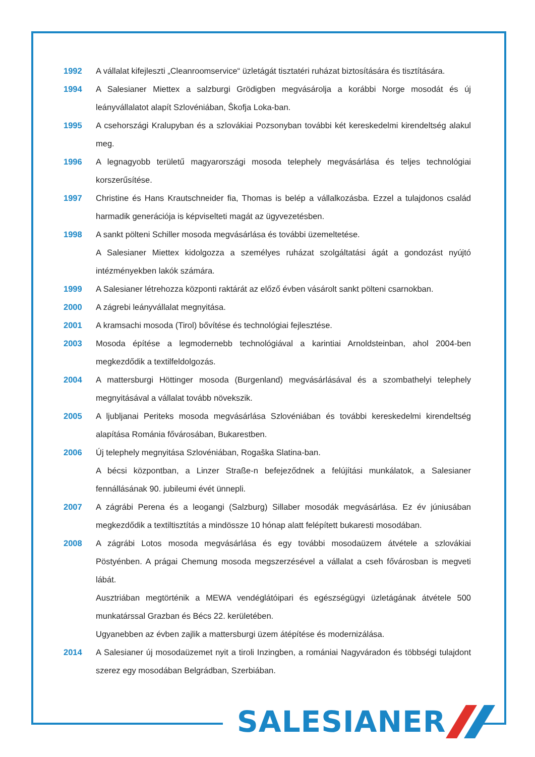1992 A vállalat kifejleszti „Cleanroomservice“ üzletágát tisztatéri ruházat biztosítására és tisztítására.
1994 A Salesianer Miettex a salzburgi Grödigben megvásárolja a korábbi Norge mosodát és új leányvállalatot alapít Szlovéniában, Ŝkofja Loka-ban.
1995 A csehországi Kralupyban és a szlovákiai Pozsonyban további két kereskedelmi kirendeltség alakul meg.
1996 A legnagyobb területű magyarországi mosoda telephely megvásárlása és teljes technológiai korszerűsítése.
1997 Christine és Hans Krautschneider fia, Thomas is belép a vállalkozásba. Ezzel a tulajdonos család harmadik generációja is képviselteti magát az ügyvezetésben.
1998 A sankt pölteni Schiller mosoda megvásárlása és további üzemeltetése.
A Salesianer Miettex kidolgozza a személyes ruházat szolgáltatási ágát a gondozást nyújtó intézményekben lakók számára.
1999 A Salesianer létrehozza központi raktárát az előző évben vásárolt sankt pölteni csarnokban.
2000 A zágrebi leányvállalat megnyitása.
2001 A kramsachi mosoda (Tirol) bővítése és technológiai fejlesztése.
2003 Mosoda építése a legmodernebb technológiával a karintiai Arnoldsteinban, ahol 2004-ben megkezdődik a textilfeldolgozás.
2004 A mattersburgi Höttinger mosoda (Burgenland) megvásárlásával és a szombathelyi telephely megnyitásával a vállalat tovább növekszik.
2005 A ljubljanai Periteks mosoda megvásárlása Szlovéniában és további kereskedelmi kirendeltség alapítása Románia fővárosában, Bukarestben.
2006 Új telephely megnyitása Szlovéniában, Rogaška Slatina-ban.
A bécsi központban, a Linzer Straße-n befejeződnek a felújítási munkálatok, a Salesianer fennállásának 90. jubileumi évét ünnepli.
2007 A zágrábi Perena és a leogangi (Salzburg) Sillaber mosodák megvásárlása. Ez év júniusában megkezdődik a textiltisztítás a mindössze 10 hónap alatt felépített bukaresti mosodában.
2008 A zágrábi Lotos mosoda megvásárlása és egy további mosodaüzem átvétele a szlovákiai Pöstyénben. A prágai Chemung mosoda megszerzésével a vállalat a cseh fővárosban is megveti lábát.
Ausztriában megtörténik a MEWA vendéglátóipari és egészségügyi üzletágának átvétele 500 munkatárssal Grazban és Bécs 22. kerületében.
Ugyanebben az évben zajlik a mattersburgi üzem átépítése és modernizálása.
2014 A Salesianer új mosodaüzemet nyit a tiroli Inzingben, a romániai Nagyváradon és többségi tulajdont szerez egy mosodában Belgrádban, Szerbiában.
SALESIANER